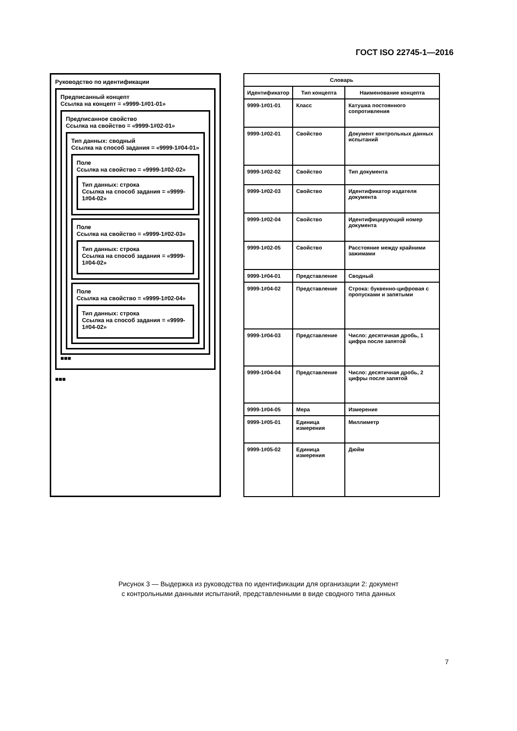ГОСТ ISO 22745-1—2016
Руководство по идентификации
Предписанный концепт
Ссылка на концепт = «9999-1#01-01»
Предписанное свойство
Ссылка на свойство = «9999-1#02-01»
Тип данных: сводный
Ссылка на способ задания = «9999-1#04-01»
Поле
Ссылка на свойство = «9999-1#02-02»
Тип данных: строка
Ссылка на способ задания = «9999-1#04-02»
Поле
Ссылка на свойство = «9999-1#02-03»
Тип данных: строка
Ссылка на способ задания = «9999-1#04-02»
Поле
Ссылка на свойство = «9999-1#02-04»
Тип данных: строка
Ссылка на способ задания = «9999-1#04-02»
■■■
■■■
| Словарь | | |
| --- | --- | --- |
| Идентификатор | Тип концепта | Наименование концепта |
| 9999-1#01-01 | Класс | Катушка постоянного сопротивления |
| 9999-1#02-01 | Свойство | Документ контрольных данных испытаний |
| 9999-1#02-02 | Свойство | Тип документа |
| 9999-1#02-03 | Свойство | Идентификатор издателя документа |
| 9999-1#02-04 | Свойство | Идентифицирующий номер документа |
| 9999-1#02-05 | Свойство | Расстояние между крайними зажимами |
| 9999-1#04-01 | Представление | Сводный |
| 9999-1#04-02 | Представление | Строка: буквенно-цифровая с пропусками и запятыми |
| 9999-1#04-03 | Представление | Число: десятичная дробь, 1 цифра после запятой |
| 9999-1#04-04 | Представление | Число: десятичная дробь, 2 цифры после запятой |
| 9999-1#04-05 | Мера | Измерение |
| 9999-1#05-01 | Единица измерения | Миллиметр |
| 9999-1#05-02 | Единица измерения | Дюйм |
Рисунок 3 — Выдержка из руководства по идентификации для организации 2: документ
с контрольными данными испытаний, представленными в виде сводного типа данных
7